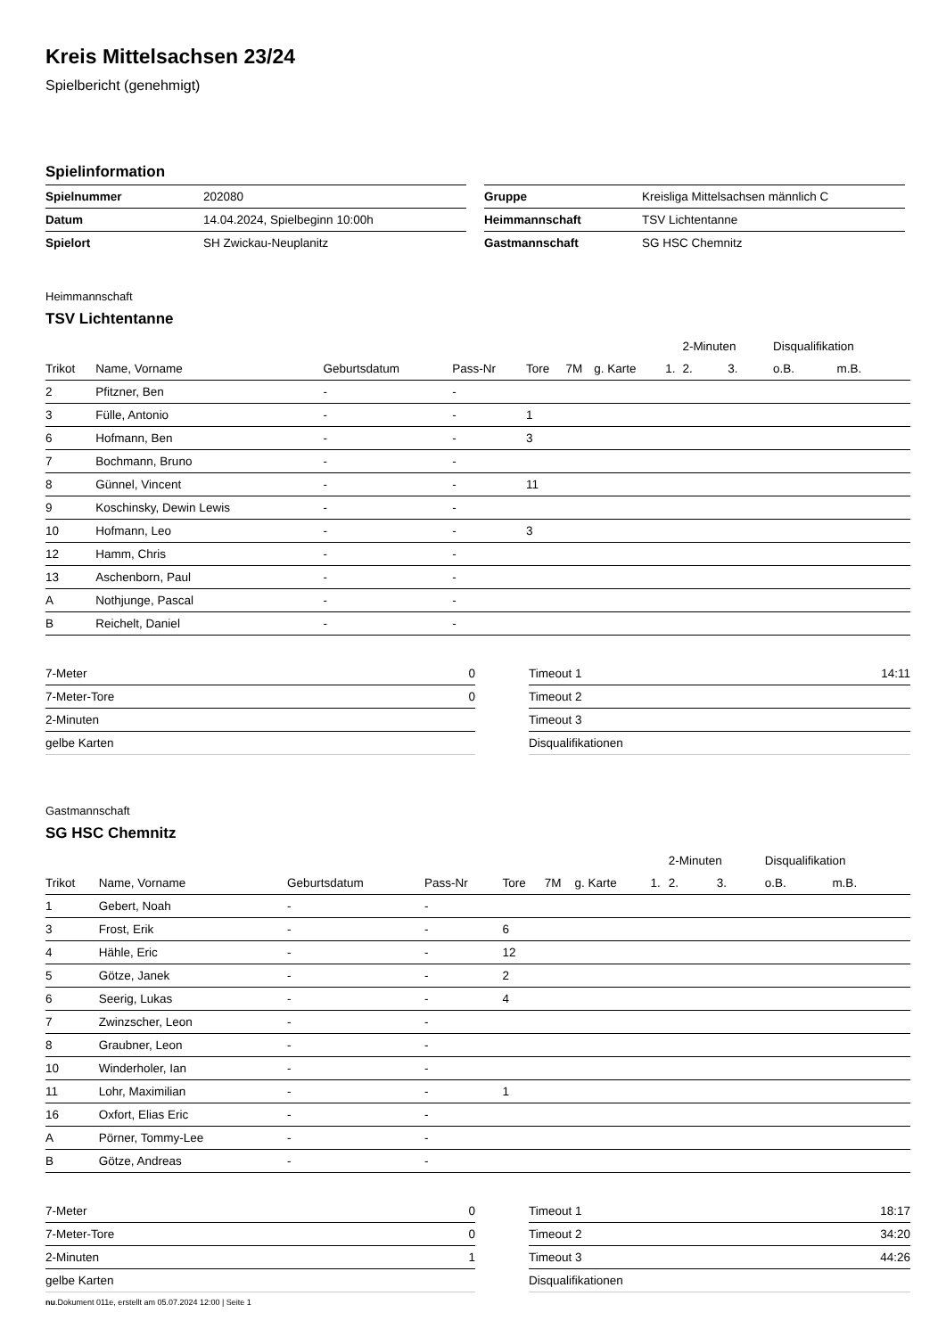Kreis Mittelsachsen 23/24
Spielbericht (genehmigt)
Spielinformation
| Spielnummer | 202080 |
| Datum | 14.04.2024, Spielbeginn 10:00h |
| Spielort | SH Zwickau-Neuplanitz |
| Gruppe | Kreisliga Mittelsachsen männlich C |
| Heimmannschaft | TSV Lichtentanne |
| Gastmannschaft | SG HSC Chemnitz |
Heimmannschaft
TSV Lichtentanne
| | | | | | | | | 2-Minuten | | | Disqualifikation | |
| --- | --- | --- | --- | --- | --- | --- | --- | --- | --- | --- | --- | --- |
| Trikot | Name, Vorname | Geburtsdatum | Pass-Nr | Tore | 7M | g. Karte | 1. | 2. | 3. | | o.B. | m.B. |
| 2 | Pfitzner, Ben | - | - | | | | | | | | | |
| 3 | Fülle, Antonio | - | - | 1 | | | | | | | | |
| 6 | Hofmann, Ben | - | - | 3 | | | | | | | | |
| 7 | Bochmann, Bruno | - | - | | | | | | | | | |
| 8 | Günnel, Vincent | - | - | 11 | | | | | | | | |
| 9 | Koschinsky, Dewin Lewis | - | - | | | | | | | | | |
| 10 | Hofmann, Leo | - | - | 3 | | | | | | | | |
| 12 | Hamm, Chris | - | - | | | | | | | | | |
| 13 | Aschenborn, Paul | - | - | | | | | | | | | |
| A | Nothjunge, Pascal | - | - | | | | | | | | | |
| B | Reichelt, Daniel | - | - | | | | | | | | | |
| 7-Meter | 0 |
| 7-Meter-Tore | 0 |
| 2-Minuten | |
| gelbe Karten | |
| Timeout 1 | 14:11 |
| Timeout 2 | |
| Timeout 3 | |
| Disqualifikationen | |
Gastmannschaft
SG HSC Chemnitz
| | | | | | | | | 2-Minuten | | | Disqualifikation | |
| --- | --- | --- | --- | --- | --- | --- | --- | --- | --- | --- | --- | --- |
| Trikot | Name, Vorname | Geburtsdatum | Pass-Nr | Tore | 7M | g. Karte | 1. | 2. | 3. | | o.B. | m.B. |
| 1 | Gebert, Noah | - | - | | | | | | | | | |
| 3 | Frost, Erik | - | - | 6 | | | | | | | | |
| 4 | Hähle, Eric | - | - | 12 | | | | | | | | |
| 5 | Götze, Janek | - | - | 2 | | | | | | | | |
| 6 | Seerig, Lukas | - | - | 4 | | | | | | | | |
| 7 | Zwinzscher, Leon | - | - | | | | | | | | | |
| 8 | Graubner, Leon | - | - | | | | | | | | | |
| 10 | Winderholer, Ian | - | - | | | | | | | | | |
| 11 | Lohr, Maximilian | - | - | 1 | | | | | | | | |
| 16 | Oxfort, Elias Eric | - | - | | | | | | | | | |
| A | Pörner, Tommy-Lee | - | - | | | | | | | | | |
| B | Götze, Andreas | - | - | | | | | | | | | |
| 7-Meter | 0 |
| 7-Meter-Tore | 0 |
| 2-Minuten | 1 |
| gelbe Karten | |
| Timeout 1 | 18:17 |
| Timeout 2 | 34:20 |
| Timeout 3 | 44:26 |
| Disqualifikationen | |
nu.Dokument 011e, erstellt am 05.07.2024 12:00 | Seite 1